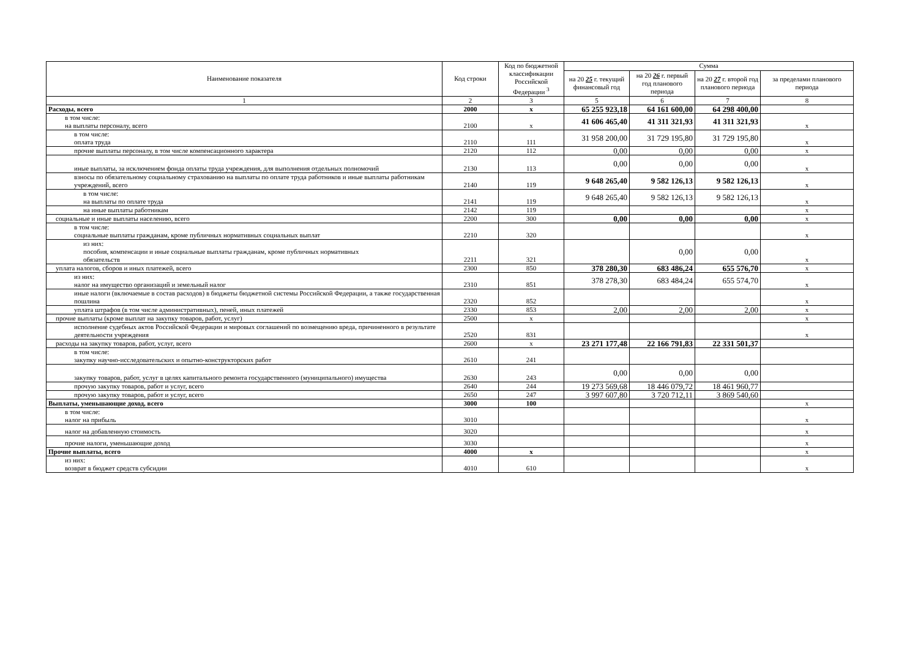| Наименование показателя | Код строки | Код по бюджетной классификации Российской Федерации <sup>3</sup> | Сумма | | | |
| --- | --- | --- | --- | --- | --- | --- |
| | | | на 20 25 г. текущий финансовый год | на 20 26 г. первый год планового периода | на 20 27 г. второй год планового периода | за пределами планового периода |
| 1 | 2 | 3 | 5 | 6 | 7 | 8 |
| Расходы, всего | 2000 | x | 65 255 923,18 | 64 161 600,00 | 64 298 400,00 | |
| в том числе: на выплаты персоналу, всего | 2100 | x | 41 606 465,40 | 41 311 321,93 | 41 311 321,93 | x |
| в том числе: оплата труда | 2110 | 111 | 31 958 200,00 | 31 729 195,80 | 31 729 195,80 | x |
| прочие выплаты персоналу, в том числе компенсационного характера | 2120 | 112 | 0,00 | 0,00 | 0,00 | x |
| иные выплаты, за исключением фонда оплаты труда учреждения, для выполнения отдельных полномочий | 2130 | 113 | 0,00 | 0,00 | 0,00 | x |
| взносы по обязательному социальному страхованию на выплаты по оплате труда работников и иные выплаты работникам учреждений, всего | 2140 | 119 | 9 648 265,40 | 9 582 126,13 | 9 582 126,13 | x |
| в том числе: на выплаты по оплате труда | 2141 | 119 | 9 648 265,40 | 9 582 126,13 | 9 582 126,13 | x |
| на иные выплаты работникам | 2142 | 119 | | | | x |
| социальные и иные выплаты населению, всего | 2200 | 300 | 0,00 | 0,00 | 0,00 | x |
| в том числе: социальные выплаты гражданам, кроме публичных нормативных социальных выплат | 2210 | 320 | | | | x |
| из них: пособия, компенсации и иные социальные выплаты гражданам, кроме публичных нормативных обязательств | 2211 | 321 | | 0,00 | 0,00 | x |
| уплата налогов, сборов и иных платежей, всего | 2300 | 850 | 378 280,30 | 683 486,24 | 655 576,70 | x |
| из них: налог на имущество организаций и земельный налог | 2310 | 851 | 378 278,30 | 683 484,24 | 655 574,70 | x |
| иные налоги (включаемые в состав расходов) в бюджеты бюджетной системы Российской Федерации, а также государственная пошлина | 2320 | 852 | | | | x |
| уплата штрафов (в том числе административных), пеней, иных платежей | 2330 | 853 | 2,00 | 2,00 | 2,00 | x |
| прочие выплаты (кроме выплат на закупку товаров, работ, услуг) | 2500 | x | | | | x |
| исполнение судебных актов Российской Федерации и мировых соглашений по возмещению вреда, причиненного в результате деятельности учреждения | 2520 | 831 | | | | x |
| расходы на закупку товаров, работ, услуг, всего | 2600 | x | 23 271 177,48 | 22 166 791,83 | 22 331 501,37 | |
| в том числе: закупку научно-исследовательских и опытно-конструкторских работ | 2610 | 241 | | | | |
| закупку товаров, работ, услуг в целях капитального ремонта государственного (муниципального) имущества | 2630 | 243 | 0,00 | 0,00 | 0,00 | |
| прочую закупку товаров, работ и услуг, всего | 2640 | 244 | 19 273 569,68 | 18 446 079,72 | 18 461 960,77 | |
| прочую закупку товаров, работ и услуг, всего | 2650 | 247 | 3 997 607,80 | 3 720 712,11 | 3 869 540,60 | |
| Выплаты, уменьшающие доход, всего | 3000 | 100 | | | | x |
| в том числе: налог на прибыль | 3010 | | | | | x |
| налог на добавленную стоимость | 3020 | | | | | x |
| прочие налоги, уменьшающие доход | 3030 | | | | | x |
| Прочие выплаты, всего | 4000 | x | | | | x |
| из них: возврат в бюджет средств субсидии | 4010 | 610 | | | | x |